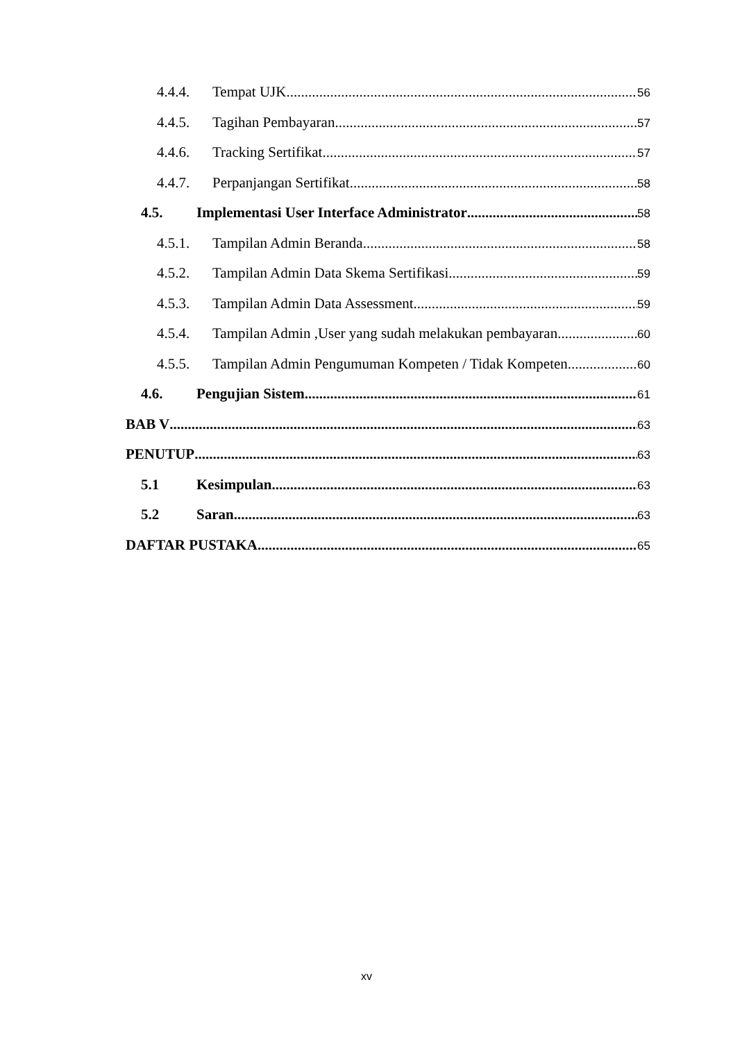4.4.4. Tempat UJK 56
4.4.5. Tagihan Pembayaran 57
4.4.6. Tracking Sertifikat 57
4.4.7. Perpanjangan Sertifikat 58
4.5. Implementasi User Interface Administrator 58
4.5.1. Tampilan Admin Beranda 58
4.5.2. Tampilan Admin Data Skema Sertifikasi 59
4.5.3. Tampilan Admin Data Assessment 59
4.5.4. Tampilan Admin ,User yang sudah melakukan pembayaran 60
4.5.5. Tampilan Admin Pengumuman Kompeten / Tidak Kompeten 60
4.6. Pengujian Sistem 61
BAB V 63
PENUTUP 63
5.1 Kesimpulan 63
5.2 Saran 63
DAFTAR PUSTAKA 65
xv